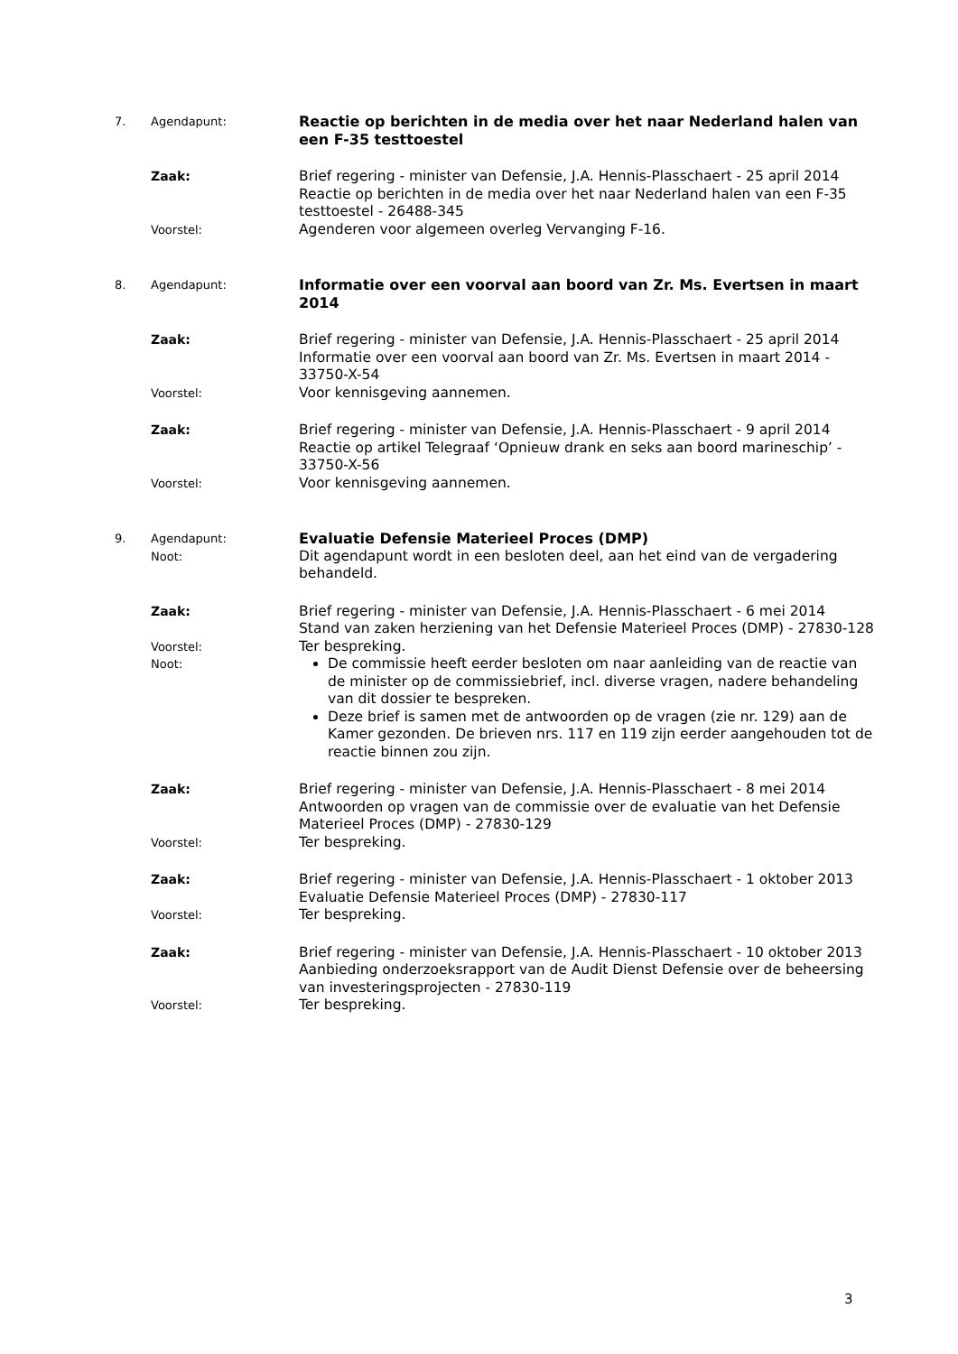7. Agendapunt:
Reactie op berichten in de media over het naar Nederland halen van een F-35 testtoestel
Zaak: Brief regering - minister van Defensie, J.A. Hennis-Plasschaert - 25 april 2014
Reactie op berichten in de media over het naar Nederland halen van een F-35 testtoestel - 26488-345
Voorstel:
Agenderen voor algemeen overleg Vervanging F-16.
8. Agendapunt:
Informatie over een voorval aan boord van Zr. Ms. Evertsen in maart 2014
Zaak: Brief regering - minister van Defensie, J.A. Hennis-Plasschaert - 25 april 2014
Informatie over een voorval aan boord van Zr. Ms. Evertsen in maart 2014 - 33750-X-54
Voorstel:
Voor kennisgeving aannemen.
Zaak: Brief regering - minister van Defensie, J.A. Hennis-Plasschaert - 9 april 2014
Reactie op artikel Telegraaf ‘Opnieuw drank en seks aan boord marineschip’ - 33750-X-56
Voorstel:
Voor kennisgeving aannemen.
9. Agendapunt:
Evaluatie Defensie Materieel Proces (DMP)
Noot:
Dit agendapunt wordt in een besloten deel, aan het eind van de vergadering behandeld.
Zaak: Brief regering - minister van Defensie, J.A. Hennis-Plasschaert - 6 mei 2014
Stand van zaken herziening van het Defensie Materieel Proces (DMP) - 27830-128
Voorstel:
Ter bespreking.
Noot:
De commissie heeft eerder besloten om naar aanleiding van de reactie van de minister op de commissiebrief, incl. diverse vragen, nadere behandeling van dit dossier te bespreken.
Deze brief is samen met de antwoorden op de vragen (zie nr. 129) aan de Kamer gezonden. De brieven nrs. 117 en 119 zijn eerder aangehouden tot de reactie binnen zou zijn.
Zaak: Brief regering - minister van Defensie, J.A. Hennis-Plasschaert - 8 mei 2014
Antwoorden op vragen van de commissie over de evaluatie van het Defensie Materieel Proces (DMP) - 27830-129
Voorstel:
Ter bespreking.
Zaak: Brief regering - minister van Defensie, J.A. Hennis-Plasschaert - 1 oktober 2013
Evaluatie Defensie Materieel Proces (DMP) - 27830-117
Voorstel:
Ter bespreking.
Zaak: Brief regering - minister van Defensie, J.A. Hennis-Plasschaert - 10 oktober 2013
Aanbieding onderzoeksrapport van de Audit Dienst Defensie over de beheersing van investeringsprojecten - 27830-119
Voorstel:
Ter bespreking.
3